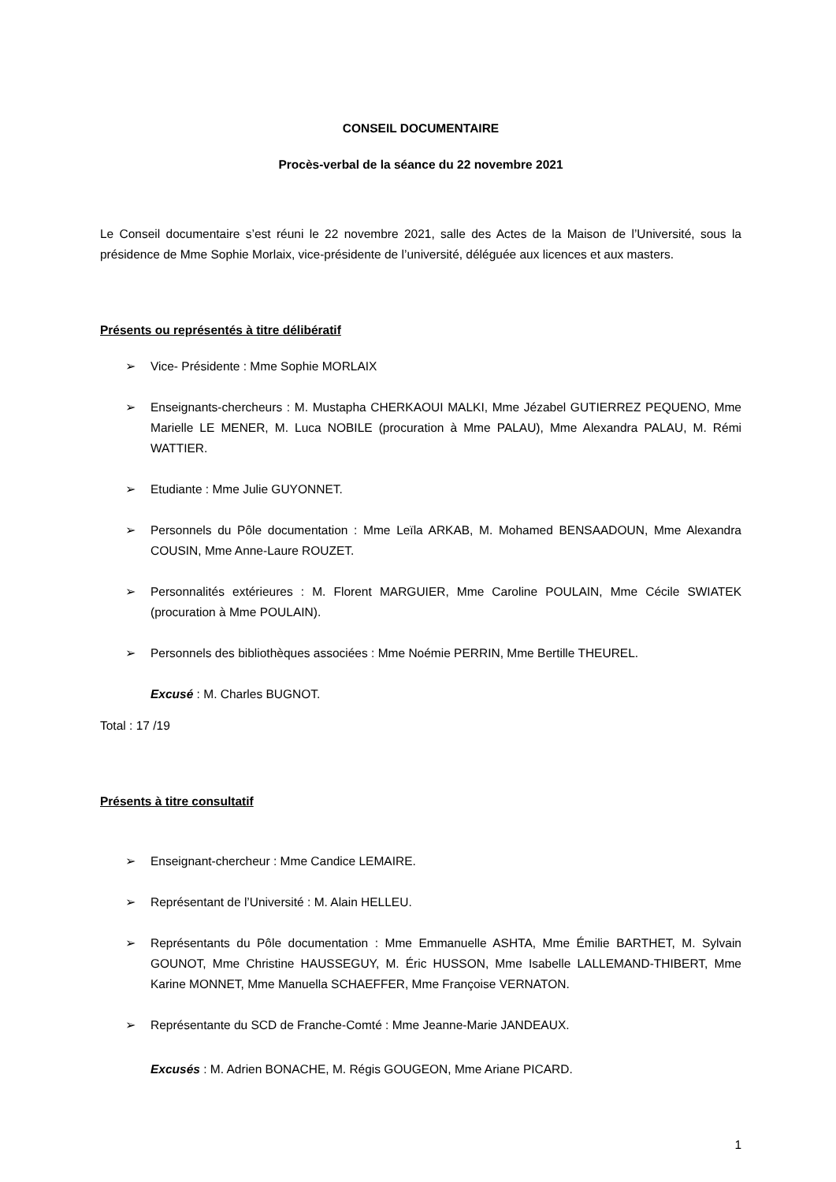CONSEIL DOCUMENTAIRE
Procès-verbal de la séance du 22 novembre 2021
Le Conseil documentaire s’est réuni le 22 novembre 2021, salle des Actes de la Maison de l’Université, sous la présidence de Mme Sophie Morlaix, vice-présidente de l’université, déléguée aux licences et aux masters.
Présents ou représentés à titre délibératif
➢ Vice- Présidente : Mme Sophie MORLAIX
➢ Enseignants-chercheurs : M. Mustapha CHERKAOUI MALKI, Mme Jézabel GUTIERREZ PEQUENO, Mme Marielle LE MENER, M. Luca NOBILE (procuration à Mme PALAU), Mme Alexandra PALAU, M. Rémi WATTIER.
➢ Etudiante : Mme Julie GUYONNET.
➢ Personnels du Pôle documentation : Mme Leïla ARKAB, M. Mohamed BENSAADOUN, Mme Alexandra COUSIN, Mme Anne-Laure ROUZET.
➢ Personnalités extérieures : M. Florent MARGUIER, Mme Caroline POULAIN, Mme Cécile SWIATEK (procuration à Mme POULAIN).
➢ Personnels des bibliothèques associées : Mme Noémie PERRIN, Mme Bertille THEUREL.
Excusé : M. Charles BUGNOT.
Total : 17 /19
Présents à titre consultatif
➢ Enseignant-chercheur : Mme Candice LEMAIRE.
➢ Représentant de l’Université : M. Alain HELLEU.
➢ Représentants du Pôle documentation : Mme Emmanuelle ASHTA, Mme Émilie BARTHET, M. Sylvain GOUNOT, Mme Christine HAUSSEGUY, M. Éric HUSSON, Mme Isabelle LALLEMAND-THIBERT, Mme Karine MONNET, Mme Manuella SCHAEFFER, Mme Françoise VERNATON.
➢ Représentante du SCD de Franche-Comté : Mme Jeanne-Marie JANDEAUX.
Excusés : M. Adrien BONACHE, M. Régis GOUGEON, Mme Ariane PICARD.
1